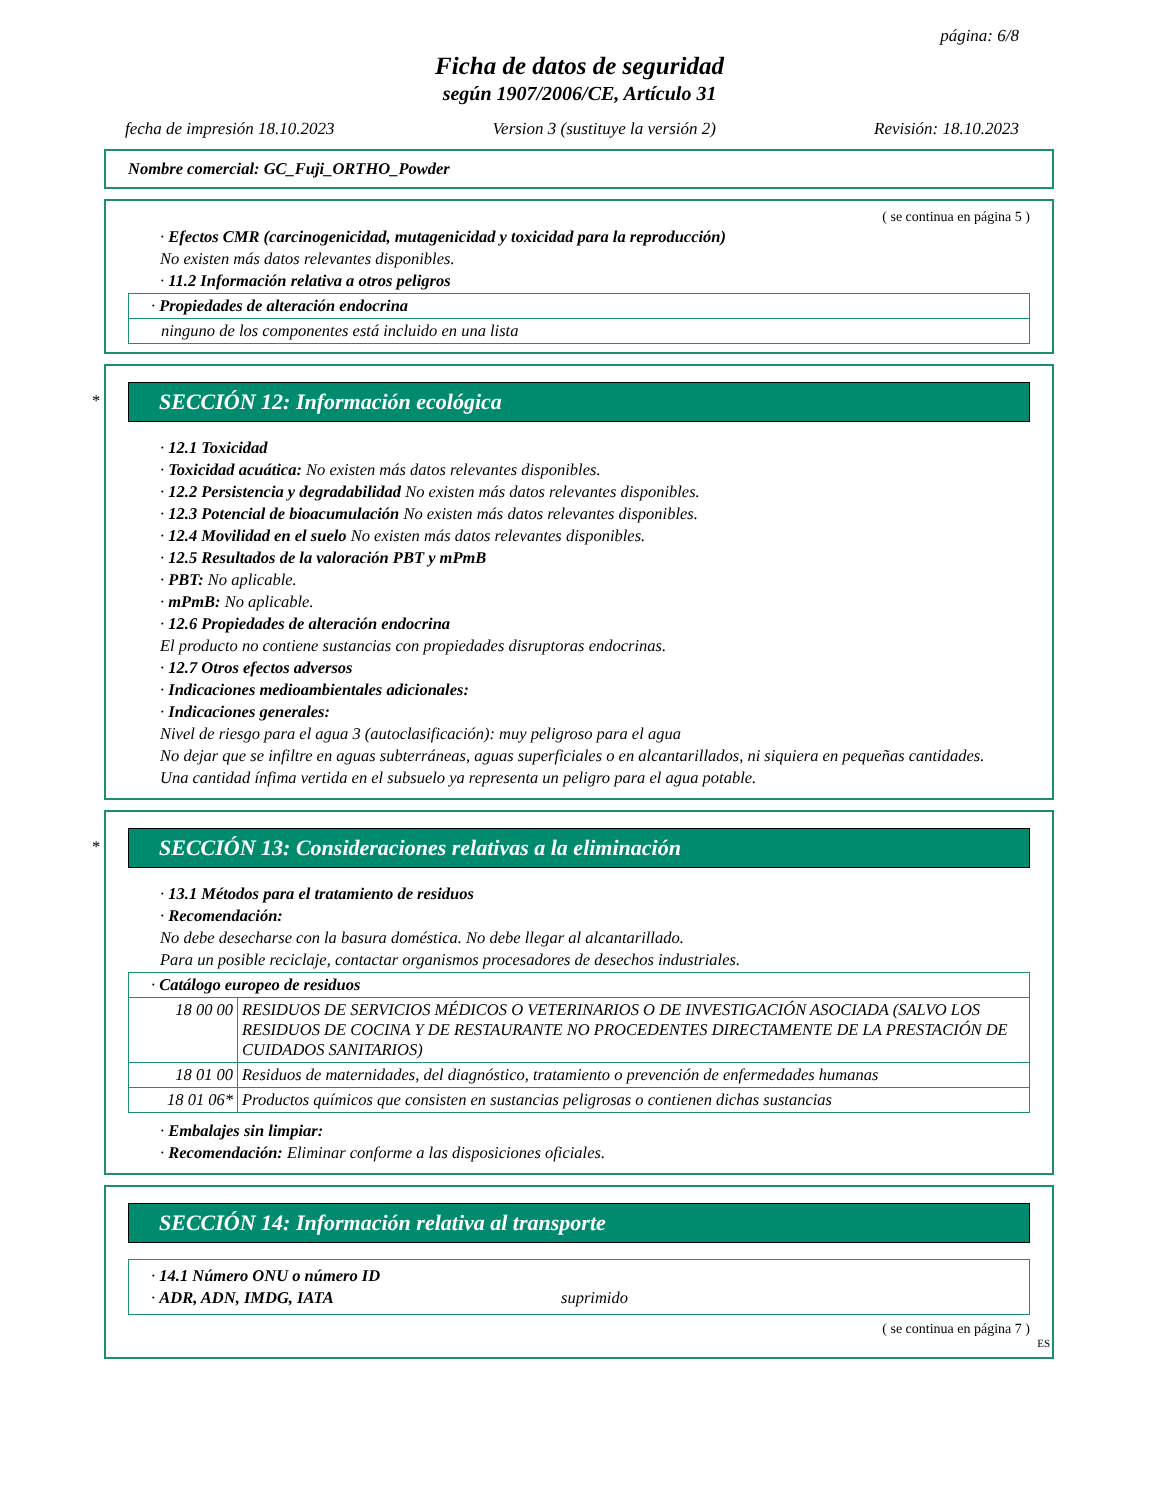página: 6/8
Ficha de datos de seguridad
según 1907/2006/CE, Artículo 31
fecha de impresión 18.10.2023 Version 3 (sustituye la versión 2) Revisión: 18.10.2023
Nombre comercial: GC_Fuji_ORTHO_Powder
( se continua en página 5 )
· Efectos CMR (carcinogenicidad, mutagenicidad y toxicidad para la reproducción)
No existen más datos relevantes disponibles.
· 11.2 Información relativa a otros peligros
| · Propiedades de alteración endocrina |
| ninguno de los componentes está incluido en una lista |
*
SECCIÓN 12: Información ecológica
· 12.1 Toxicidad
· Toxicidad acuática: No existen más datos relevantes disponibles.
· 12.2 Persistencia y degradabilidad No existen más datos relevantes disponibles.
· 12.3 Potencial de bioacumulación No existen más datos relevantes disponibles.
· 12.4 Movilidad en el suelo No existen más datos relevantes disponibles.
· 12.5 Resultados de la valoración PBT y mPmB
· PBT: No aplicable.
· mPmB: No aplicable.
· 12.6 Propiedades de alteración endocrina
El producto no contiene sustancias con propiedades disruptoras endocrinas.
· 12.7 Otros efectos adversos
· Indicaciones medioambientales adicionales:
· Indicaciones generales:
Nivel de riesgo para el agua 3 (autoclasificación): muy peligroso para el agua
No dejar que se infiltre en aguas subterráneas, aguas superficiales o en alcantarillados, ni siquiera en pequeñas cantidades.
Una cantidad ínfima vertida en el subsuelo ya representa un peligro para el agua potable.
*
SECCIÓN 13: Consideraciones relativas a la eliminación
· 13.1 Métodos para el tratamiento de residuos
· Recomendación:
No debe desecharse con la basura doméstica. No debe llegar al alcantarillado.
Para un posible reciclaje, contactar organismos procesadores de desechos industriales.
| · Catálogo europeo de residuos | |
| 18 00 00 | RESIDUOS DE SERVICIOS MÉDICOS O VETERINARIOS O DE INVESTIGACIÓN ASOCIADA (SALVO LOS RESIDUOS DE COCINA Y DE RESTAURANTE NO PROCEDENTES DIRECTAMENTE DE LA PRESTACIÓN DE CUIDADOS SANITARIOS) |
| 18 01 00 | Residuos de maternidades, del diagnóstico, tratamiento o prevención de enfermedades humanas |
| 18 01 06* | Productos químicos que consisten en sustancias peligrosas o contienen dichas sustancias |
· Embalajes sin limpiar:
· Recomendación: Eliminar conforme a las disposiciones oficiales.
SECCIÓN 14: Información relativa al transporte
· 14.1 Número ONU o número ID
· ADR, ADN, IMDG, IATA suprimido
( se continua en página 7 )
ES